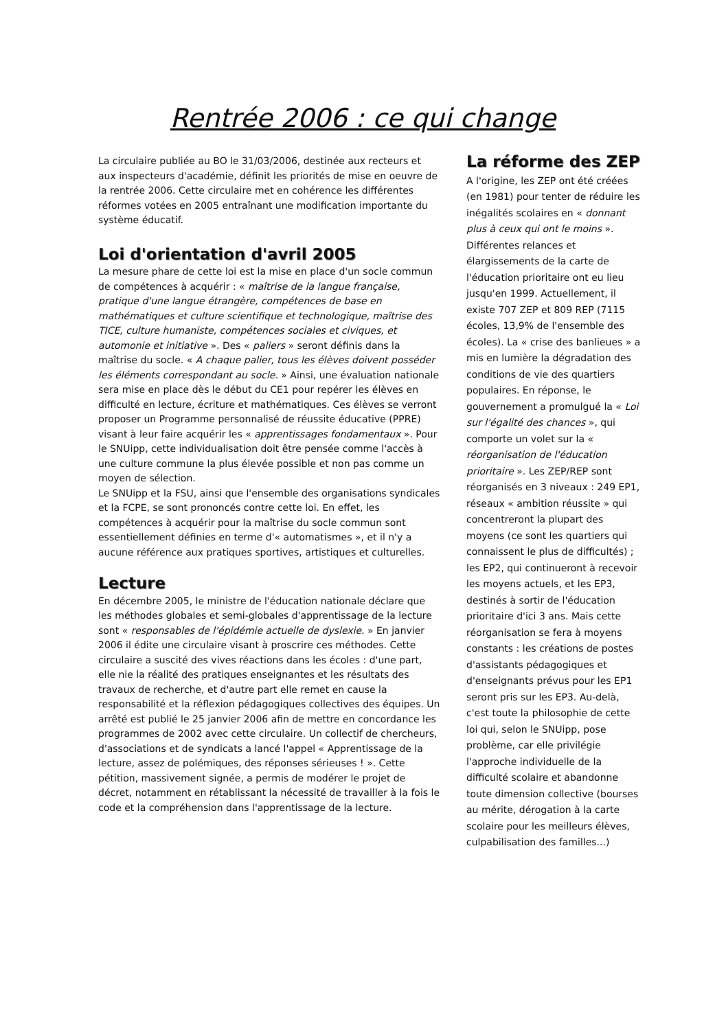Rentrée 2006 : ce qui change
La circulaire publiée au BO le 31/03/2006, destinée aux recteurs et aux inspecteurs d'académie, définit les priorités de mise en oeuvre de la rentrée 2006. Cette circulaire met en cohérence les différentes réformes votées en 2005 entraînant une modification importante du système éducatif.
Loi d'orientation d'avril 2005
La mesure phare de cette loi est la mise en place d'un socle commun de compétences à acquérir : « maîtrise de la langue française, pratique d'une langue étrangère, compétences de base en mathématiques et culture scientifique et technologique, maîtrise des TICE, culture humaniste, compétences sociales et civiques, et automonie et initiative ». Des « paliers » seront définis dans la maîtrise du socle. « A chaque palier, tous les élèves doivent posséder les éléments correspondant au socle. » Ainsi, une évaluation nationale sera mise en place dès le début du CE1 pour repérer les élèves en difficulté en lecture, écriture et mathématiques. Ces élèves se verront proposer un Programme personnalisé de réussite éducative (PPRE) visant à leur faire acquérir les « apprentissages fondamentaux ». Pour le SNUipp, cette individualisation doit être pensée comme l'accès à une culture commune la plus élevée possible et non pas comme un moyen de sélection.
Le SNUipp et la FSU, ainsi que l'ensemble des organisations syndicales et la FCPE, se sont prononcés contre cette loi. En effet, les compétences à acquérir pour la maîtrise du socle commun sont essentiellement définies en terme d'« automatismes », et il n'y a aucune référence aux pratiques sportives, artistiques et culturelles.
Lecture
En décembre 2005, le ministre de l'éducation nationale déclare que les méthodes globales et semi-globales d'apprentissage de la lecture sont « responsables de l'épidémie actuelle de dyslexie. » En janvier 2006 il édite une circulaire visant à proscrire ces méthodes. Cette circulaire a suscité des vives réactions dans les écoles : d'une part, elle nie la réalité des pratiques enseignantes et les résultats des travaux de recherche, et d'autre part elle remet en cause la responsabilité et la réflexion pédagogiques collectives des équipes. Un arrêté est publié le 25 janvier 2006 afin de mettre en concordance les programmes de 2002 avec cette circulaire. Un collectif de chercheurs, d'associations et de syndicats a lancé l'appel « Apprentissage de la lecture, assez de polémiques, des réponses sérieuses ! ». Cette pétition, massivement signée, a permis de modérer le projet de décret, notamment en rétablissant la nécessité de travailler à la fois le code et la compréhension dans l'apprentissage de la lecture.
La réforme des ZEP
A l'origine, les ZEP ont été créées (en 1981) pour tenter de réduire les inégalités scolaires en « donnant plus à ceux qui ont le moins ». Différentes relances et élargissements de la carte de l'éducation prioritaire ont eu lieu jusqu'en 1999. Actuellement, il existe 707 ZEP et 809 REP (7115 écoles, 13,9% de l'ensemble des écoles). La « crise des banlieues » a mis en lumière la dégradation des conditions de vie des quartiers populaires. En réponse, le gouvernement a promulgué la « Loi sur l'égalité des chances », qui comporte un volet sur la « réorganisation de l'éducation prioritaire ». Les ZEP/REP sont réorganisés en 3 niveaux : 249 EP1, réseaux « ambition réussite » qui concentreront la plupart des moyens (ce sont les quartiers qui connaissent le plus de difficultés) ; les EP2, qui continueront à recevoir les moyens actuels, et les EP3, destinés à sortir de l'éducation prioritaire d'ici 3 ans. Mais cette réorganisation se fera à moyens constants : les créations de postes d'assistants pédagogiques et d'enseignants prévus pour les EP1 seront pris sur les EP3. Au-delà, c'est toute la philosophie de cette loi qui, selon le SNUipp, pose problème, car elle privilégie l'approche individuelle de la difficulté scolaire et abandonne toute dimension collective (bourses au mérite, dérogation à la carte scolaire pour les meilleurs élèves, culpabilisation des familles...)